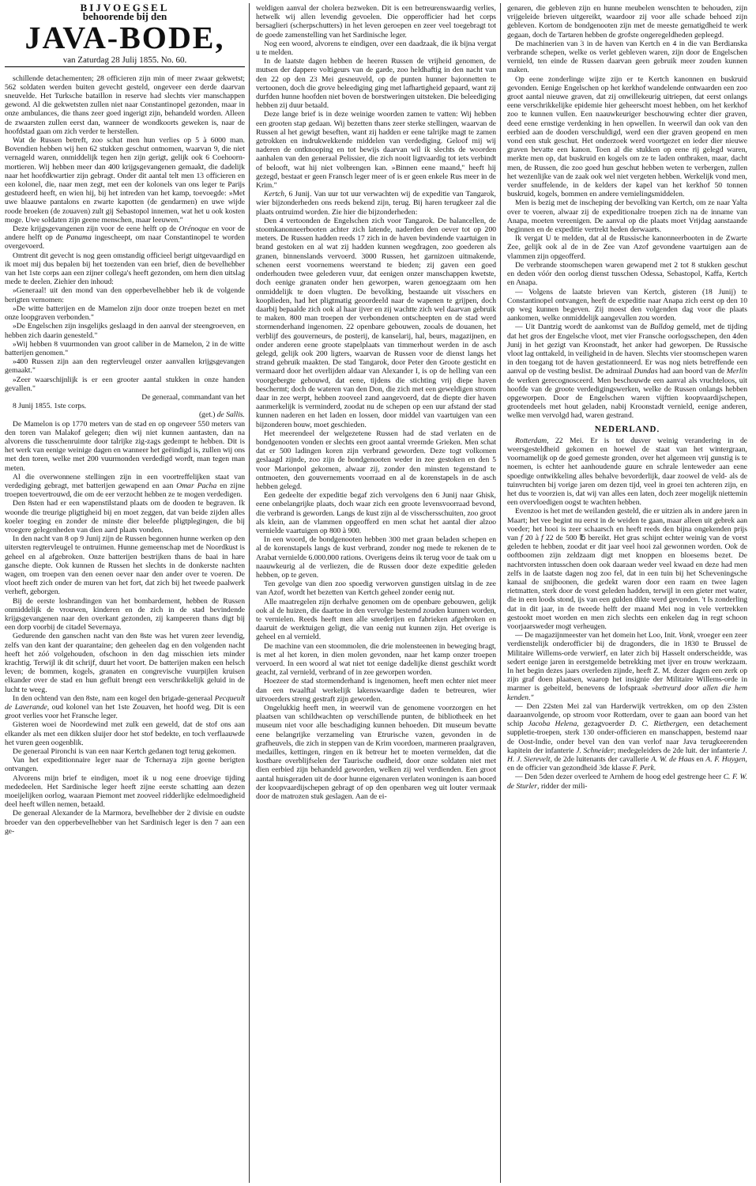BIJVOEGSEL
behoorende bij den
JAVA-BODE,
van Zaturdag 28 Julij 1855. No. 60.
schillende detachementen; 28 officieren zijn min of meer zwaar gekwetst; 562 soldaten werden buiten gevecht gesteld, ongeveer een derde daarvan sneuvelde. Het Turksche bataillon in reserve had slechts vier manschappen gewond. Al die gekwetsten zullen niet naar Constantinopel gezonden, maar in onze ambulances, die thans zeer goed ingerigt zijn, behandeld worden. Alleen de zwaarsten zullen eerst dan, wanneer de wondkoorts geweken is, naar de hoofdstad gaan om zich verder te herstellen.
Wat de Russen betreft, zoo schat men hun verlies op 5 à 6000 man. Bovendien hebben wij hen 62 stukken geschut ontnomen, waarvan 9, die niet vernageld waren, onmiddelijk tegen hen zijn gerigt, gelijk ook 6 Coehoorn-mortieren. Wij hebben meer dan 400 krijgsgevangenen gemaakt, die dadelijk naar het hoofdkwartier zijn gebragt. Onder dit aantal telt men 13 officieren en een kolonel, die, naar men zegt, met een der kolonels van ons leger te Parijs gestudeerd heeft, en wien hij, bij het intreden van het kamp, toevoegde: »Met uwe blaauwe pantalons en zwarte kapotten (de gendarmen) en uwe wijde roode broeken (de zouaven) zult gij Sebastopol innemen, wat het u ook kosten moge. Uwe soldaten zijn geene menschen, maar leeuwen."
Deze krijgsgevangenen zijn voor de eene helft op de Orénoque en voor de andere helft op de Panama ingescheept, om naar Constantinopel te worden overgevoerd.
Omtrent dit gevecht is nog geen omstandig officieel berigt uitgevaardigd en ik moet mij dus bepalen bij het toezenden van een brief, dien de bevelhebber van het 1ste corps aan een zijner collega's heeft gezonden, om hem dien uitslag mede te deelen. Ziehier den inhoud:
»Generaal! uit den mond van den opperbevelhebber heb ik de volgende berigten vernomen:
»De witte batterijen en de Mamelon zijn door onze troepen bezet en met onze loopgraven verbonden."
»De Engelschen zijn insgelijks geslaagd in den aanval der steengroeven, en hebben zich daarin genesteld."
»Wij hebben 8 vuurmonden van groot caliber in de Mamelon, 2 in de witte batterijen genomen."
»400 Russen zijn aan den regtervleugel onzer aanvallen krijgsgevangen gemaakt."
»Zeer waarschijnlijk is er een grooter aantal stukken in onze handen gevallen."
De generaal, commandant van het
8 Junij 1855. 1ste corps.
(get.) de Sallis.
De Mamelon is op 1770 meters van de stad en op ongeveer 550 meters van den toren van Malakof gelegen; dien wij niet kunnen aantasten, dan na alvorens die tusschenruimte door talrijke zig-zags gedempt te hebben. Dit is het werk van eenige weinige dagen en wanneer het geëindigd is, zullen wij ons met den toren, welke met 200 vuurmonden verdedigd wordt, man tegen man meten.
Al die overwonnene stellingen zijn in een voortreffelijken staat van verdediging gebragt, met batterijen gewapend en aan Omar Pacha en zijne troepen toevertrouwd, die om de eer verzocht hebben ze te mogen verdedigen.
Den 8sten had er een wapenstilstand plaats om de dooden te begraven. Ik woonde die treurige pligtigheid bij en moet zeggen, dat van beide zijden alles koeler toeging en zonder de minste dier beleefde pligtplegingen, die bij vroegere gelegenheden van dien aard plaats vonden.
In den nacht van 8 op 9 Junij zijn de Russen begonnen hunne werken op den uitersten regtervleugel te ontruimen. Hunne gemeenschap met de Noordkust is geheel en al afgebroken. Onze batterijen bestrijken thans de baai in hare gansche diepte. Ook kunnen de Russen het slechts in de donkerste nachten wagen, om troepen van den eenen oever naar den ander over te voeren. De vloot heeft zich onder de muren van het fort, dat zich bij het tweede paalwerk verheft, geborgen.
Bij de eerste losbrandingen van het bombardement, hebben de Russen onmiddelijk de vrouwen, kinderen en de zich in de stad bevindende krijgsgevangenen naar den overkant gezonden, zij kampeeren thans digt bij een dorp voorbij de citadel Severnaya.
Gedurende den ganschen nacht van den 8ste was het vuren zeer levendig, zelfs van den kant der quarantaine; den geheelen dag en den volgenden nacht heeft het zóó volgehouden, ofschoon in den dag misschien iets minder krachtig. Terwijl ik dit schrijf, duurt het voort. De batterijen maken een helsch leven; de bommen, kogels, granaten en congrevische vuurpijlen kruisen elkander over de stad en hun gefluit brengt een verschrikkelijk geluid in de lucht te weeg.
In den ochtend van den 8ste, nam een kogel den brigade-generaal Pecqueult de Laverande, oud kolonel van het 1ste Zouaven, het hoofd weg. Dit is een groot verlies voor het Fransche leger.
Gisteren woei de Noordewind met zulk een geweld, dat de stof ons aan elkander als met een dikken sluijer door het stof bedekte, en toch verflaauwde het vuren geen oogenblik.
De generaal Pironchi is van een naar Kertch gedanen togt terug gekomen.
Van het expeditionnaire leger naar de Tchernaya zijn geene berigten ontvangen.
Alvorens mijn brief te eindigen, moet ik u nog eene droevige tijding mededeelen. Het Sardinische leger heeft zijne eerste schatting aan dezen moeijelijken oorlog, waaraan Piemont met zooveel ridderlijke edelmoedigheid deel heeft willen nemen, betaald.
De generaal Alexander de la Marmora, bevelhebber der 2 divisie en oudste broeder van den opperbevelhebber van het Sardinisch leger is den 7 aan een ge-
weldigen aanval der cholera bezweken. Dit is een betreurenswaardig verlies, hetwelk wij allen levendig gevoelen. Die opperofficier had het corps bersaglieri (scherpschutters) in het leven geroepen en zeer veel toegebragt tot de goede zamenstelling van het Sardinische leger.
Nog een woord, alvorens te eindigen, over een daadzaak, die ik bijna vergat u te melden.
In de laatste dagen hebben de heeren Russen de vrijheid genomen, de mutsen der dappere voltigeurs van de garde, zoo heldhaftig in den nacht van den 22 op den 23 Mei gesneuveld, op de punten hunner bajonnetten te vertoonen, doch die grove beleediging ging met lafhartigheid gepaard, want zij durfden hunne hoofden niet boven de borstweringen uitsteken. Die beleediging hebben zij duur betaald.
Deze lange brief is in deze weinige woorden zamen te vatten: Wij hebben een grooten stap gedaan. Wij bezetten thans zeer sterke stellingen, waarvan de Russen al het gewigt beseften, want zij hadden er eene talrijke magt te zamen getrokken en indrukwekkende middelen van verdediging. Geloof mij wij naderen de ontknooping en tot bewijs daarvan wil ik slechts de woorden aanhalen van den generaal Pelissier, die zich nooit ligtvaardig tot iets verbindt of belooft, wat hij niet volbrengen kan. »Binnen eene maand," heeft hij gezegd, bestaat er geen Fransch leger meer of is er geen enkele Rus meer in de Krim."
Kertch, 6 Junij. Van uur tot uur verwachten wij de expeditie van Tangarok, wier bijzonderheden ons reeds bekend zijn, terug. Bij haren terugkeer zal die plaats ontruimd worden. Zie hier die bijzonderheden:
Den 4 vertoonden de Engelschen zich voor Tangarok. De balancellen, de stoomkanonneerbooten achter zich latende, naderden den oever tot op 200 meters. De Russen hadden reeds 17 zich in de haven bevindende vaartuigen in brand gestoken en al wat zij hadden kunnen wegdragen, zoo goederen als granen, binnenslands vervoerd. 3000 Russen, het garnizoen uitmakende, schenen eerst voornemens weerstand te bieden; zij gaven een goed onderhouden twee gelederen vuur, dat eenigen onzer manschappen kwetste, doch eenige granaten onder hen geworpen, waren genoegzaam om hen onmiddelijk te doen vlugten. De bevolking, bestaande uit visschers en kooplieden, had het pligtmatig geoordeeld naar de wapenen te grijpen, doch daarbij bepaalde zich ook al haar ijver en zij wachtte zich wel daarvan gebruik te maken. 800 man troepen der verbondenen ontscheepten en de stad werd stormenderhand ingenomen. 22 openbare gebouwen, zooals de douanen, het verblijf des gouverneurs, de posterij, de kanselarij, hal, beurs, magazijnen, en onder anderen eene groote stapelplaats van timmerhout werden in de asch gelegd, gelijk ook 200 ligters, waarvan de Russen voor de dienst langs het strand gebruik maakten. De stad Tangarok, door Peter den Groote gesticht en vermaard door het overlijden aldaar van Alexander I, is op de helling van een voorgebergte gebouwd, dat eene, tijdens die stichting vrij diepe haven beschermt; doch de wateren van den Don, die zich met een geweldigen stroom daar in zee werpt, hebben zooveel zand aangevoerd, dat de diepte dier haven aanmerkelijk is verminderd, zoodat nu de schepen op een uur afstand der stad kunnen naderen en het laden en lossen, door middel van vaartuigen van een bijzonderen bouw, moet geschieden.
Het meerendeel der welgezetene Russen had de stad verlaten en de bondgenooten vonden er slechts een groot aantal vreemde Grieken. Men schat dat er 500 ladingen koren zijn verbrand geworden. Deze togt volkomen geslaagd zijnde, zoo zijn de bondgenooten weder in zee gestoken en den 5 voor Marionpol gekomen, alwaar zij, zonder den minsten tegenstand te ontmoeten, den gouvernements voorraad en al de korenstapels in de asch hebben gelegd.
Een gedeelte der expeditie begaf zich vervolgens den 6 Junij naar Ghisk, eene onbelangrijke plaats, doch waar zich een groote levensvoorraad bevond, die verbrand is geworden. Langs de kust zijn al de visschersschuiten, zoo groot als klein, aan de vlammen opgeofferd en men schat het aantal dier alzoo vernielde vaartuigen op 800 à 900.
In een woord, de bondgenooten hebben 300 met graan beladen schepen en al de korenstapels langs de kust verbrand, zonder nog mede te rekenen de te Arabat vernielde 6.000.000 rations. Overigens deins ik terug voor de taak om u naauwkeurig al de verliezen, die de Russen door deze expeditie geleden hebben, op te geven.
Ten gevolge van dien zoo spoedig verworven gunstigen uitslag in de zee van Azof, wordt het bezetten van Kertch geheel zonder eenig nut.
Alle maatregelen zijn derhalve genomen om de openbare gebouwen, gelijk ook al de huizen, die daartoe in den vervolge bestemd zouden kunnen worden, te vernielen. Reeds heeft men alle smederijen en fabrieken afgebroken en daaruit de werktuigen geligt, die van eenig nut kunnen zijn. Het overige is geheel en al vernield.
De machine van een stoommolen, die drie molensteenen in beweging bragt, is met al het koren, in dien molen gevonden, naar het kamp onzer troepen vervoerd. In een woord al wat niet tot eenige dadelijke dienst geschikt wordt geacht, zal vernield, verbrand of in zee geworpen worden.
Hoezeer de stad stormenderhand is ingenomen, heeft men echter niet meer dan een twaalftal werkelijk lakenswaardige daden te betreuren, wier uitvoerders streng gestraft zijn geworden.
Ongelukkig heeft men, in weerwil van de genomene voorzorgen en het plaatsen van schildwachten op verschillende punten, de bibliotheek en het museum niet voor alle beschadiging kunnen behoeden. Dit museum bevatte eene belangrijke verzameling van Etrurische vazen, gevonden in de grafheuvels, die zich in steppen van de Krim voordoen, marmeren praalgraven, medailles, kettingen, ringen en ik betreur het te moeten vermelden, dat die kostbare overblijfselen der Taurische oudheid, door onze soldaten niet met dien eerbied zijn behandeld geworden, welken zij wel verdienden. Een groot aantal huisgeraden uit de door hunne eigenaren verlaten woningen is aan boord der koopvaardijschepen gebragt of op den openbaren weg uit louter vermaak door de matrozen stuk geslagen. Aan de ei-
genaren, die gebleven zijn en hunne meubelen wenschten te behouden, zijn vrijgeleide brieven uitgereikt, waardoor zij voor alle schade behoed zijn gebleven. Kortom de bondgenooten zijn met de meeste gematigdheid te werk gegaan, doch de Tartaren hebben de grofste ongeregeldheden gepleegd.
De machinerien van 3 in de haven van Kertch en 4 in die van Berdianska verbrande schepen, welke os verlet gebleven waren, zijn door de Engelschen vernield, ten einde de Russen daarvan geen gebruik meer zouden kunnen maken.
Op eene zonderlinge wijze zijn er te Kertch kanonnen en buskruid gevonden. Eenige Engelschen op het kerkhof wandelende ontwaarden een zoo groot aantal nieuwe graven, dat zij onwillekeurig uitriepen, dat eerst onlangs eene verschrikkelijke epidemie hier geheerscht moest hebben, om het kerkhof zoo te kunnen vullen. Een naauwkeuriger beschouwing echter dier graven, deed eene ernstige verdenking in hen opwellen. In weerwil dan ook van den eerbied aan de dooden verschuldigd, werd een dier graven geopend en men vond een stuk geschut. Het onderzoek werd voortgezet en ieder dier nieuwe graven bevatte een kanon. Toen al die stukken op eene rij gelegd waren, merkte men op, dat buskruid en kogels om ze te laden ontbraken, maar, dacht men, de Russen, die zoo goed hun geschut hebben weten te verbergen, zullen het wezenlijke van de zaak ook wel niet vergeten hebben. Werkelijk vond men, verder snuffelende, in de kelders der kapel van het kerkhof 50 tonnen buskruid, kogels, bommen en andere vernielingsmiddelen.
Men is bezig met de inscheping der bevolking van Kertch, om ze naar Yalta over te voeren, alwaar zij de expeditionalre troepen zich na de inname van Anapa, moeten vereenigen. De aanval op die plaats moet Vrijdag aanstaande beginnen en de expeditie vertrekt heden derwaarts.
Ik vergat U te melden, dat al de Russische kanonneerbooten in de Zwarte Zee, gelijk ook al de in de Zee van Azof gevondene vaartuigen aan de vlammen zijn opgeofferd.
De verbrande stoomschepen waren gewapend met 2 tot 8 stukken geschut en deden vóór den oorlog dienst tusschen Odessa, Sebastopol, Kaffa, Kertch en Anapa.
— Volgens de laatste brieven van Kertch, gisteren (18 Junij) te Constantinopel ontvangen, heeft de expeditie naar Anapa zich eerst op den 10 op weg kunnen begeven. Zij moest den volgenden dag voor die plaats aankomen, welke onmiddelijk aangevallen zou worden.
— Uit Dantzig wordt de aankomst van de Bulldog gemeld, met de tijding dat het gros der Engelsche vloot, met vier Fransche oorlogsschepen, den 4den Junij in het gezigt van Kroonstadt, het anker had geworpen. De Russische vloot lag onttakeld, in veiligheid in de haven. Slechts vier stoomschepen waren in den toegang tot de haven gestationneerd. Er was nog niets betreffende een aanval op de vesting beslist. De admiraal Dundas had aan boord van de Merlin de werken gerecognosceerd. Men beschouwde een aanval als vruchteloos, uit hoofde van de groote verdedigingswerken, welke de Russen onlangs hebben opgeworpen. Door de Engelschen waren vijftien koopvaardijschepen, grootendeels met hout geladen, nabij Kroonstadt vernield, eenige anderen, welke men vervolgd had, waren gestrand.
NEDERLAND.
Rotterdam, 22 Mei. Er is tot dusver weinig verandering in de weersgesteldheid gekomen en hoewel de staat van het wintergraan, voornamelijk op de goed gemeste gronden, over het algemeen vrij gunstig is te noemen, is echter het aanhoudende guure en schrale lenteweder aan eene spoedige ontwikkeling alles behalve bevorderlijk, daar zoowel de veld- als de tuinvruchten bij vorige jaren om dezen tijd, veel in groei ten achteren zijn, en het dus te voorzien is, dat wij van alles een laten, doch zeer mogelijk niettemin een overvloedigen oogst te wachten hebben.
Evenzoo is het met de weilanden gesteld, die er uitzien als in andere jaren in Maart; het vee begint nu eerst in de weiden te gaan, maar alleen uit gebrek aan voeder; het hooi is zeer schaarsch en heeft reeds den bijna ongekenden prijs van f 20 à f 22 de 500 ℔ bereikt. Het gras schijnt echter weinig van de vorst geleden te hebben, zoodat er dit jaar veel hooi zal gewonnen worden. Ook de ooftboomen zijn zeldzaam digt met knoppen en bloesems bezet. De nachtvorsten intusschen doen ook daaraan weder veel kwaad en deze had men zelfs in de laatste dagen nog zoo fel, dat in een tuin bij het Scheveningsche kanaal de snijboonen, die gedekt waren door een raam en twee lagen rietmatten, sterk door de vorst geleden hadden, terwijl in een gieter met water, die in een loods stond, ijs van een gulden dikte werd gevonden. 't Is zonderling dat in dit jaar, in de tweede helft der maand Mei nog in vele vertrekken gestookt moet worden en men zich slechts een enkelen dag in regt schoon voorjaarsweder mogt verheugen.
— De magazijnmeester van het domein het Loo, Init. Vonk, vroeger een zeer verdienstelijk onderofficier bij de dragonders, die in 1830 te Brussel de Militaire Willems-orde verwierf, en later zich bij Hasselt onderscheidde, was sedert eenige jaren in eerstgemelde betrekking met ijver en trouw werkzaam. In het begin dezes jaars overleden zijnde, heeft Z. M. dezer dagen een zerk op zijn graf doen plaatsen, waarop het insignie der Militaire Willems-orde in marmer is gebeiteld, benevens de lofspraak »betreurd door allen die hem kenden."
— Den 22sten Mei zal van Harderwijk vertrekken, om op den 23sten daaraanvolgende, op stroom voor Rotterdam, over te gaan aan boord van het schip Jacoba Helena, gezagvoerder D. C. Rietbergen, een detachement suppletie-troepen, sterk 130 onder-officieren en manschappen, bestemd naar de Oost-Indie, onder bevel van den van verlof naar Java terugkeerenden kapitein der infanterie J. Schneider; medegeleiders de 2de luit. der infanterie J. H. J. Sierevelt, de 2de luitenants der cavallerie A. W. de Haas en A. F. Huygen, en de officier van gezondheid 3de klasse F. Perk.
— Den 5den dezer overleed te Arnhem de hoog edel gestrenge heer C. F. W. de Sturler, ridder der mili-